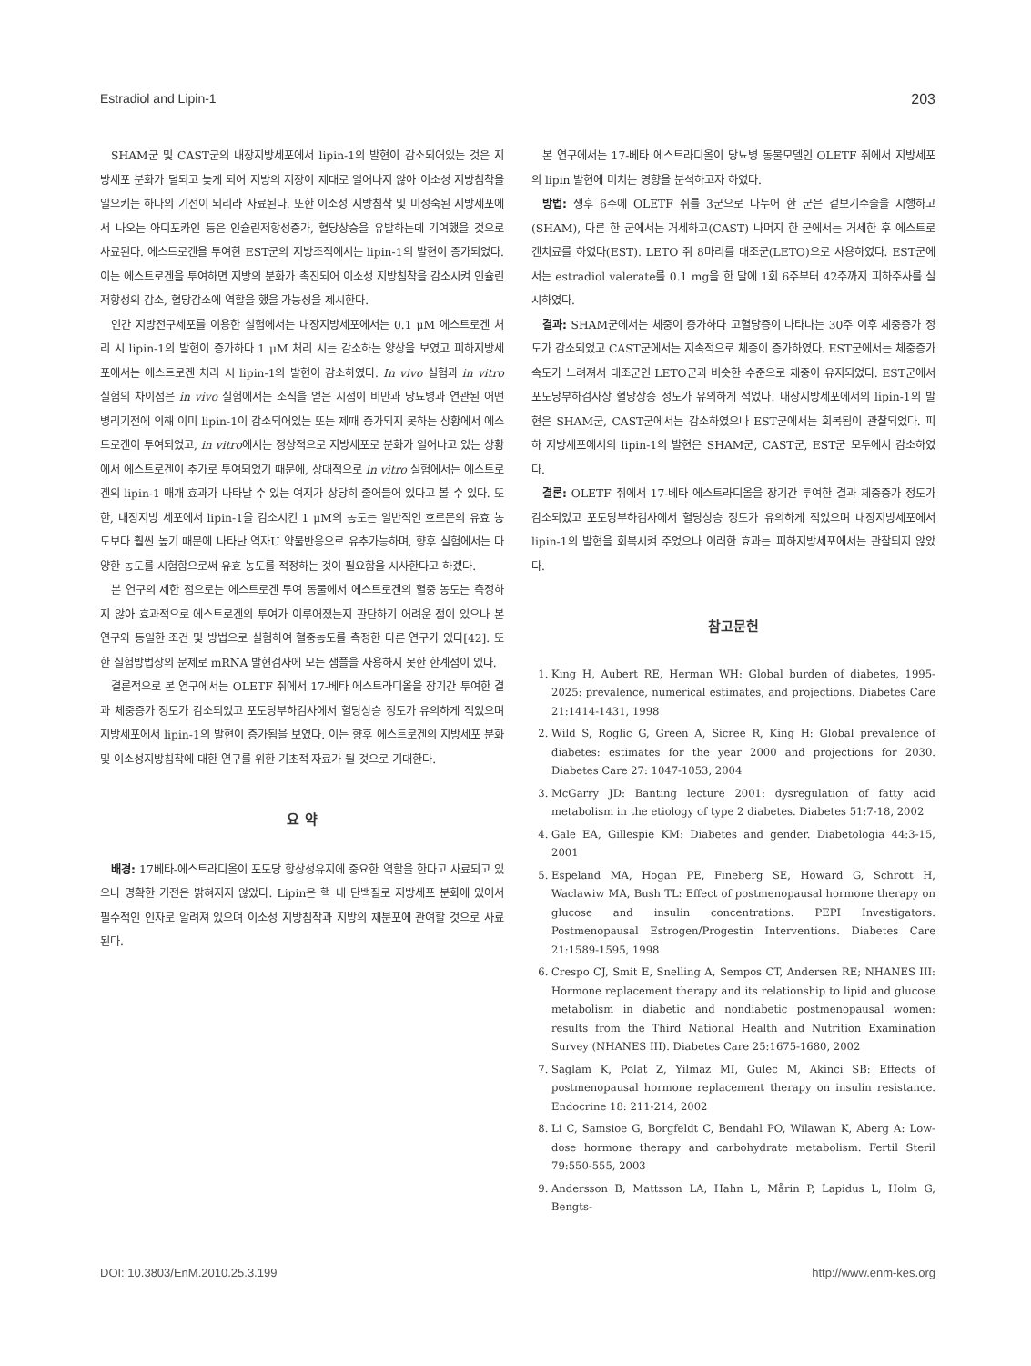Estradiol and Lipin-1 203
SHAM군 및 CAST군의 내장지방세포에서 lipin-1의 발현이 감소되어있는 것은 지방세포 분화가 덜되고 늦게 되어 지방의 저장이 제대로 일어나지 않아 이소성 지방침착을 일으키는 하나의 기전이 되리라 사료된다. 또한 이소성 지방침착 및 미성숙된 지방세포에서 나오는 아디포카인 등은 인슐린저항성증가, 혈당상승을 유발하는데 기여했을 것으로 사료된다. 에스트로겐을 투여한 EST군의 지방조직에서는 lipin-1의 발현이 증가되었다. 이는 에스트로겐을 투여하면 지방의 분화가 촉진되어 이소성 지방침착을 감소시켜 인슐린저항성의 감소, 혈당감소에 역할을 했을 가능성을 제시한다.
인간 지방전구세포를 이용한 실험에서는 내장지방세포에서는 0.1 μM 에스트로겐 처리 시 lipin-1의 발현이 증가하다 1 μM 처리 시는 감소하는 양상을 보였고 피하지방세포에서는 에스트로겐 처리 시 lipin-1의 발현이 감소하였다. In vivo 실험과 in vitro 실험의 차이점은 in vivo 실험에서는 조직을 얻은 시점이 비만과 당뇨병과 연관된 어떤 병리기전에 의해 이미 lipin-1이 감소되어있는 또는 제때 증가되지 못하는 상황에서 에스트로겐이 투여되었고, in vitro에서는 정상적으로 지방세포로 분화가 일어나고 있는 상황에서 에스트로겐이 추가로 투여되었기 때문에, 상대적으로 in vitro 실험에서는 에스트로겐의 lipin-1 매개 효과가 나타날 수 있는 여지가 상당히 줄어들어 있다고 볼 수 있다. 또한, 내장지방 세포에서 lipin-1을 감소시킨 1 μM의 농도는 일반적인 호르몬의 유효 농도보다 훨씬 높기 때문에 나타난 역자U 약물반응으로 유추가능하며, 향후 실험에서는 다양한 농도를 시험함으로써 유효 농도를 적정하는 것이 필요함을 시사한다고 하겠다.
본 연구의 제한 점으로는 에스트로겐 투여 동물에서 에스트로겐의 혈중 농도는 측정하지 않아 효과적으로 에스트로겐의 투여가 이루어졌는지 판단하기 어려운 점이 있으나 본 연구와 동일한 조건 및 방법으로 실험하여 혈중농도를 측정한 다른 연구가 있다[42]. 또한 실험방법상의 문제로 mRNA 발현검사에 모든 샘플을 사용하지 못한 한계점이 있다.
결론적으로 본 연구에서는 OLETF 쥐에서 17-베타 에스트라디올을 장기간 투여한 결과 체중증가 정도가 감소되었고 포도당부하검사에서 혈당상승 정도가 유의하게 적었으며 지방세포에서 lipin-1의 발현이 증가됨을 보였다. 이는 향후 에스트로겐의 지방세포 분화 및 이소성지방침착에 대한 연구를 위한 기초적 자료가 될 것으로 기대한다.
요 약
배경: 17베타-에스트라디올이 포도당 항상성유지에 중요한 역할을 한다고 사료되고 있으나 명확한 기전은 밝혀지지 않았다. Lipin은 핵 내 단백질로 지방세포 분화에 있어서 필수적인 인자로 알려져 있으며 이소성 지방침착과 지방의 재분포에 관여할 것으로 사료된다.
본 연구에서는 17-베타 에스트라디올이 당뇨병 동물모델인 OLETF 쥐에서 지방세포의 lipin 발현에 미치는 영향을 분석하고자 하였다.
방법: 생후 6주에 OLETF 쥐를 3군으로 나누어 한 군은 겉보기수술을 시행하고(SHAM), 다른 한 군에서는 거세하고(CAST) 나머지 한 군에서는 거세한 후 에스트로겐치료를 하였다(EST). LETO 쥐 8마리를 대조군(LETO)으로 사용하였다. EST군에서는 estradiol valerate를 0.1 mg을 한 달에 1회 6주부터 42주까지 피하주사를 실시하였다.
결과: SHAM군에서는 체중이 증가하다 고혈당증이 나타나는 30주 이후 체중증가 정도가 감소되었고 CAST군에서는 지속적으로 체중이 증가하였다. EST군에서는 체중증가 속도가 느려져서 대조군인 LETO군과 비슷한 수준으로 체중이 유지되었다. EST군에서 포도당부하검사상 혈당상승 정도가 유의하게 적었다. 내장지방세포에서의 lipin-1의 발현은 SHAM군, CAST군에서는 감소하였으나 EST군에서는 회복됨이 관찰되었다. 피하 지방세포에서의 lipin-1의 발현은 SHAM군, CAST군, EST군 모두에서 감소하였다.
결론: OLETF 쥐에서 17-베타 에스트라디올을 장기간 투여한 결과 체중증가 정도가 감소되었고 포도당부하검사에서 혈당상승 정도가 유의하게 적었으며 내장지방세포에서 lipin-1의 발현을 회복시켜 주었으나 이러한 효과는 피하지방세포에서는 관찰되지 않았다.
참고문헌
1. King H, Aubert RE, Herman WH: Global burden of diabetes, 1995-2025: prevalence, numerical estimates, and projections. Diabetes Care 21:1414-1431, 1998
2. Wild S, Roglic G, Green A, Sicree R, King H: Global prevalence of diabetes: estimates for the year 2000 and projections for 2030. Diabetes Care 27: 1047-1053, 2004
3. McGarry JD: Banting lecture 2001: dysregulation of fatty acid metabolism in the etiology of type 2 diabetes. Diabetes 51:7-18, 2002
4. Gale EA, Gillespie KM: Diabetes and gender. Diabetologia 44:3-15, 2001
5. Espeland MA, Hogan PE, Fineberg SE, Howard G, Schrott H, Waclawiw MA, Bush TL: Effect of postmenopausal hormone therapy on glucose and insulin concentrations. PEPI Investigators. Postmenopausal Estrogen/Progestin Interventions. Diabetes Care 21:1589-1595, 1998
6. Crespo CJ, Smit E, Snelling A, Sempos CT, Andersen RE; NHANES III: Hormone replacement therapy and its relationship to lipid and glucose metabolism in diabetic and nondiabetic postmenopausal women: results from the Third National Health and Nutrition Examination Survey (NHANES III). Diabetes Care 25:1675-1680, 2002
7. Saglam K, Polat Z, Yilmaz MI, Gulec M, Akinci SB: Effects of postmenopausal hormone replacement therapy on insulin resistance. Endocrine 18: 211-214, 2002
8. Li C, Samsioe G, Borgfeldt C, Bendahl PO, Wilawan K, Aberg A: Low-dose hormone therapy and carbohydrate metabolism. Fertil Steril 79:550-555, 2003
9. Andersson B, Mattsson LA, Hahn L, Mårin P, Lapidus L, Holm G, Bengts-
DOI: 10.3803/EnM.2010.25.3.199 http://www.enm-kes.org